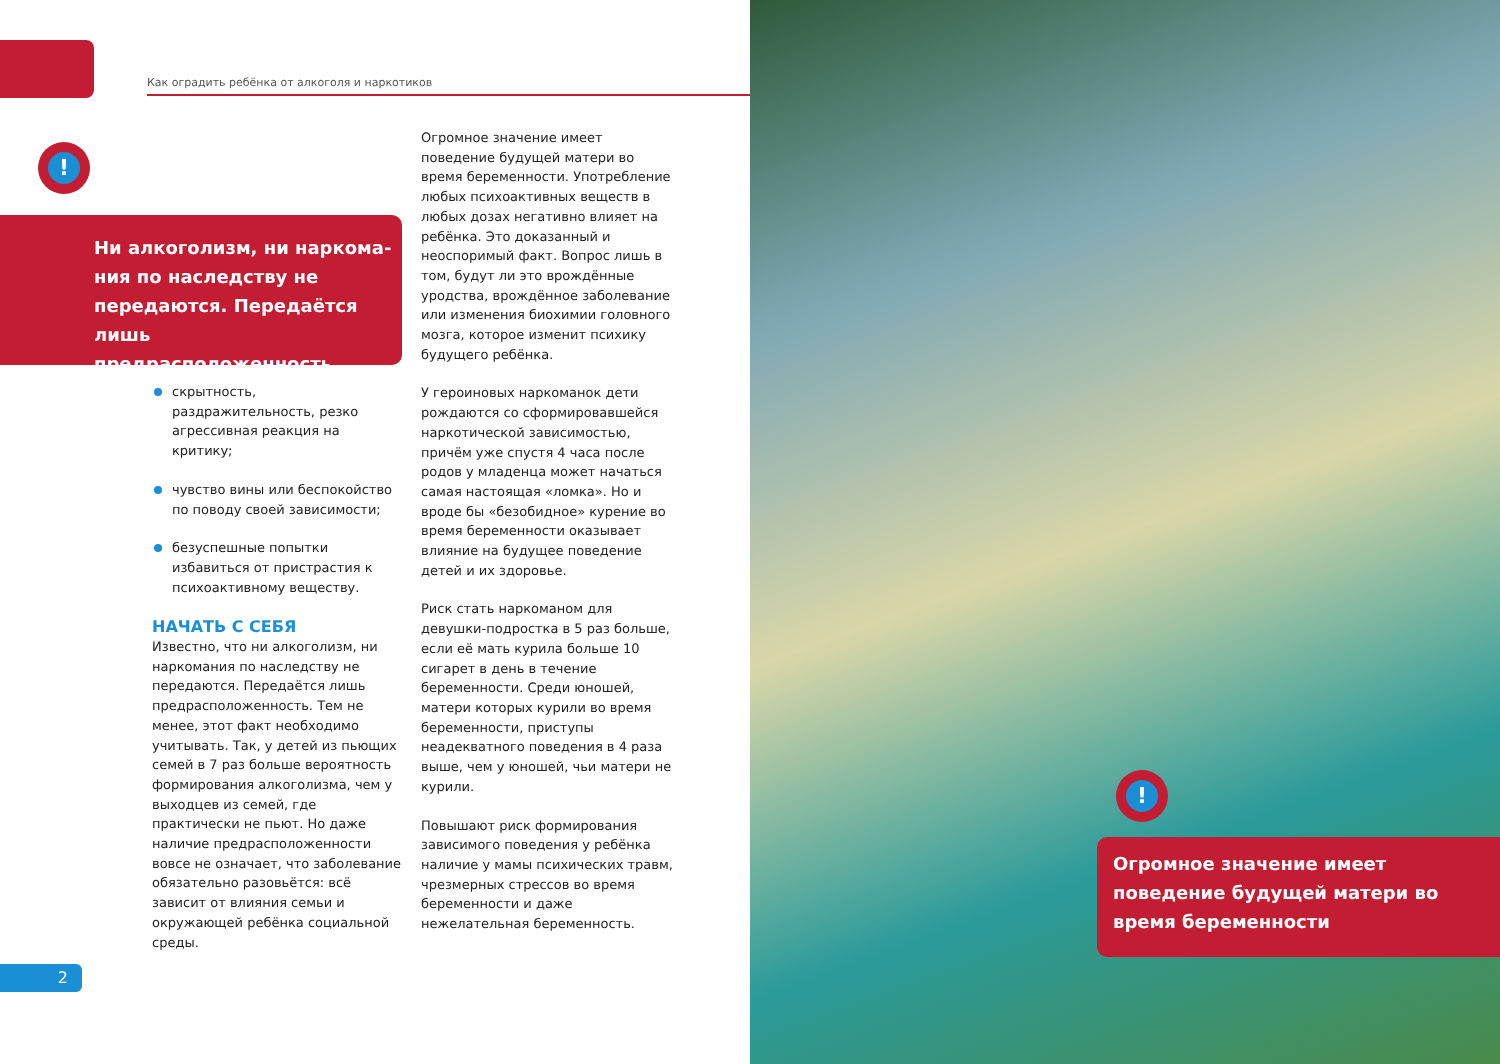Как оградить ребёнка от алкоголя и наркотиков
!
Ни алкоголизм, ни наркома­ния по наследству не передаются. Передаётся лишь предрасположенность
скрытность, раздражительность, рез­ко агрессивная реакция на критику;
чувство вины или беспокойство по поводу своей зависимости;
безуспешные попытки избавиться от пристрастия к психоактивному ве­ществу.
НАЧАТЬ С СЕБЯ
Известно, что ни алкоголизм, ни наркомания по наследству не передаются. Передаётся лишь предрас­положенность. Тем не менее, этот факт необходимо учитывать. Так, у детей из пьющих семей в 7 раз больше вероятность формирования алкоголиз­ма, чем у выходцев из семей, где практически не пьют. Но даже наличие предрасположенности вовсе не означает, что заболевание обязательно разовьётся: всё зависит от влияния семьи и окружающей ребёнка социальной среды.
Огромное значение имеет поведение будущей матери во время беременно­сти. Употребление любых психоактив­ных веществ в любых дозах негативно влияет на ребёнка. Это доказанный и неоспоримый факт. Вопрос лишь в том, будут ли это врождённые уродства, врождённое заболевание или изменения биохимии головного мозга, которое изменит психику будущего ребёнка.
У героиновых наркоманок дети рождаются со сформировавшейся наркотической зависимостью, причём уже спустя 4 часа после родов у младенца может начаться самая настоящая «ломка». Но и вроде бы «безобидное» курение во время беременности оказывает влияние на будущее поведение детей и их здоровье.
Риск стать наркоманом для девушки-подростка в 5 раз больше, если её мать курила больше 10 сигарет в день в течение беременности. Среди юношей, матери которых курили во время беременности, приступы неадекватного поведения в 4 раза выше, чем у юношей, чьи матери не курили.
Повышают риск формирования зависимого поведения у ребёнка наличие у мамы психических травм, чрезмерных стрессов во время беременности и даже нежелательная беременность.
!
Огромное значение имеет поведение будущей матери во время беременности
2